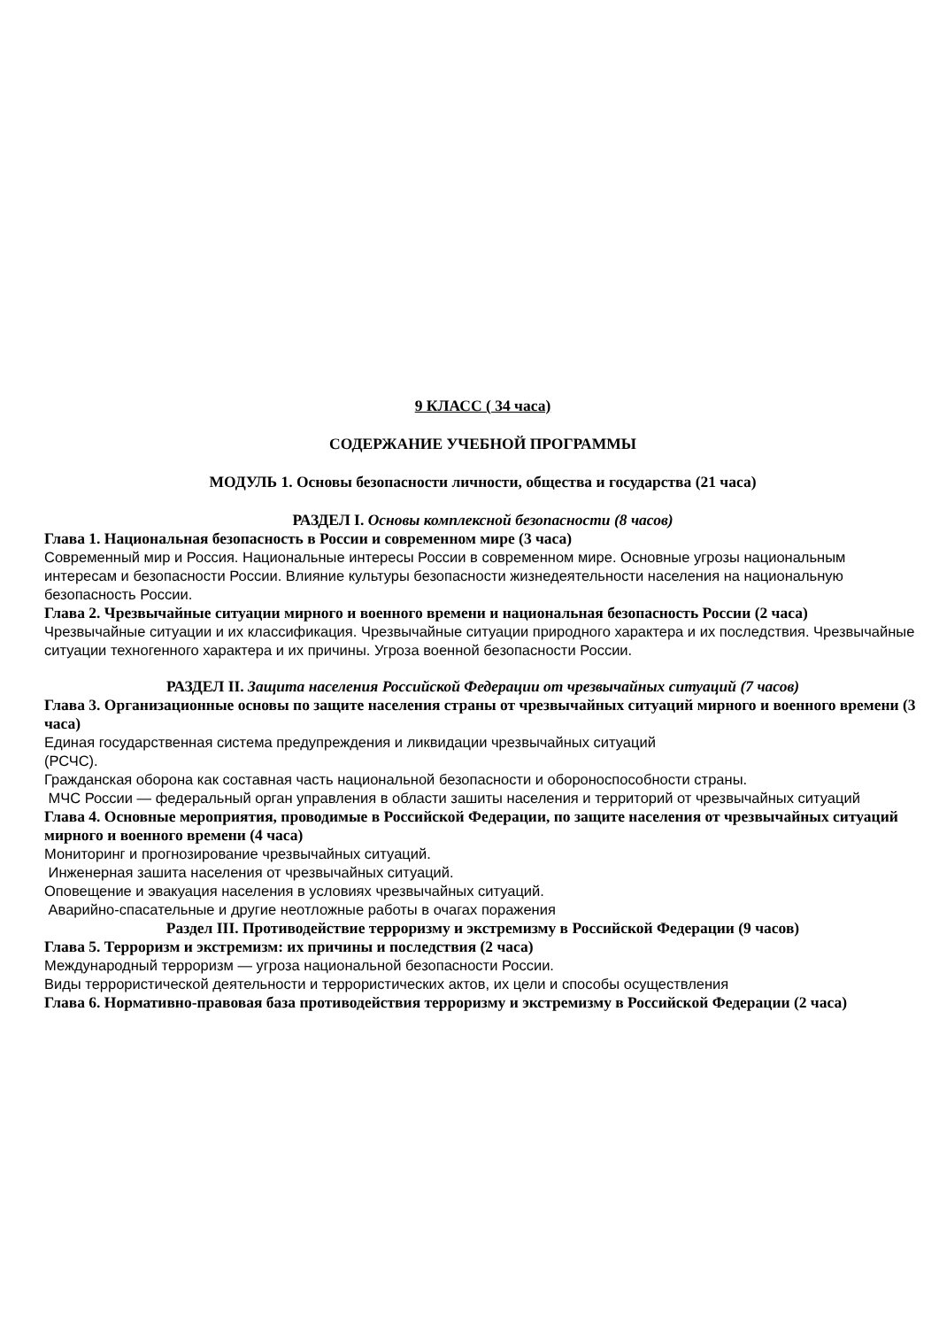9 КЛАСС ( 34 часа)
СОДЕРЖАНИЕ УЧЕБНОЙ ПРОГРАММЫ
МОДУЛЬ 1. Основы безопасности личности, общества и государства (21 часа)
РАЗДЕЛ I. Основы комплексной безопасности (8 часов)
Глава 1. Национальная безопасность в России и современном мире (3 часа)
Современный мир и Россия. Национальные интересы России в современном мире. Основные угрозы национальным интересам и безопасности России. Влияние культуры безопасности жизнедеятельности населения на национальную безопасность России.
Глава 2. Чрезвычайные ситуации мирного и военного времени и национальная безопасность России (2 часа)
Чрезвычайные ситуации и их классификация. Чрезвычайные ситуации природного характера и их последствия. Чрезвычайные ситуации техногенного характера и их причины. Угроза военной безопасности России.
РАЗДЕЛ II. Защита населения Российской Федерации от чрезвычайных ситуаций (7 часов)
Глава 3. Организационные основы по защите населения страны от чрезвычайных ситуаций мирного и военного времени (3 часа)
Единая государственная система предупреждения и ликвидации чрезвычайных ситуаций
(РСЧС).
Гражданская оборона как составная часть национальной безопасности и обороноспособности страны.
МЧС России — федеральный орган управления в области зашиты населения и территорий от чрезвычайных ситуаций
Глава 4. Основные мероприятия, проводимые в Российской Федерации, по защите населения от чрезвычайных ситуаций мирного и военного времени (4 часа)
Мониторинг и прогнозирование чрезвычайных ситуаций.
Инженерная зашита населения от чрезвычайных ситуаций.
Оповещение и эвакуация населения в условиях чрезвычайных ситуаций.
Аварийно-спасательные и другие неотложные работы в очагах поражения
Раздел III. Противодействие терроризму и экстремизму в Российской Федерации (9 часов)
Глава 5. Терроризм и экстремизм: их причины и последствия (2 часа)
Международный терроризм — угроза национальной безопасности России.
Виды террористической деятельности и террористических актов, их цели и способы осуществления
Глава 6. Нормативно-правовая база противодействия терроризму и экстремизму в Российской Федерации (2 часа)